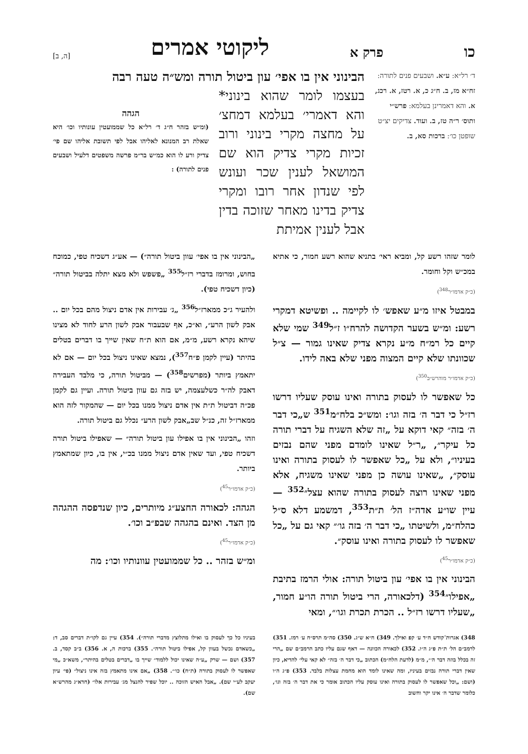כו פרק א ליקוטי אמרים [ה, ב]
ד׳ רל״א: ע״א. ושבעים פנים לתורה: זח״א מז, ב. ח״ג כ, א. רטז, א. רכג, א. והא דאמרינן בעלמא: פרש״י ותוס׳ ר״ה טז, ב. ועוד. צדיקים יצ״ט שופטן כו׳: ברכות סא, ב.
הבינוני אין בו אפי׳ עון ביטול תורה ומש״ה טעה רבה
בעצמו לומר שהוא בינוני* והא דאמרי׳ בעלמא דמחצ׳ על מחצה מקרי בינוני ורוב זכיות מקרי צדיק הוא שם המושאל לענין שכר ועונש לפי שנדון אחר רובו ומקרי צדיק בדינו מאחר שזוכה בדין אבל לענין אמיתת
הגהה
(ומ״ש בזהר ח״ג ד׳ רל״א כל שממועטין עונותיו וכו׳ היא שאלת רב המנונא לאליהו אבל לפי תשובת אליהו שם פי׳ צדיק ורע לו הוא כמ״ש בר״מ פרשה משפטים דלעיל ושבעים פנים לתורה) :
לומר שזהו רשע קל, ומביא ראי׳ בתניא שהוא רשע חמור, כי אתיא במכ״ש וקל וחומר.
(כ״ק אדמו״ר<sup>348</sup>)
במבטל איזו מ״ע שאפש׳ לו לקיימה .. ופשיטא דמקרי רשע: ומ״ש בשער הקדושה להרח״ו ז״ל<sup>349</sup> שמי שלא קיים כל רמ״ח מ״ע נקרא צדיק שאינו גמור — צ״ל שכוונתו שלא קיים המצוה מפני שלא באה לידו.
(כ״ק אדמו״ר מוהרש״ב<sup>350</sup>)
כל שאפשר לו לעסוק בתורה ואינו עוסק שעליו דרשו רז״ל כי דבר ה׳ בזה וגו׳: ומש״כ בלח״מ<sup>351</sup> ש„כי דבר ה׳ בזה״ קאי דוקא על „זה שלא השגיח על דברי תורה כל עיקר״, „ר״ל שאינו לומדם מפני שהם נבזים בעיניו״, ולא על „כל שאפשר לו לעסוק בתורה ואינו עוסק״, „שאינו עושה כן מפני שאינו משגיח, אלא מפני שאינו רוצה לעסוק בתורה שהוא עצל״<sup>352</sup> — עיין שו״ע אדה״ז הל׳ ת״ת<sup>353</sup>, דמשמע דלא ס״ל כהלח״מ, ולשיטתו „כי דבר ה׳ בזה גו׳״ קאי גם על „כל שאפשר לו לעסוק בתורה ואינו עוסק״.
(כ״ק אדמו״ר<sup>45</sup>)
הבינוני אין בו אפי׳ עון ביטול תורה: אולי הרמז בתיבת „אפילו״<sup>354</sup> (דלכאורה, הרי ביטול תורה הו״ע חמור, „שעליו דרשו רז״ל .. הכרת תכרת וגו׳״, ומאי
„הבינוני אין בו אפי׳ עוון ביטול תורה״) — אע״ג דשכיח טפי, כמוכח בחוש, ומרומז בדברי רז״ל<sup>355</sup> „פשפש ולא מצא יתלה בביטול תורה״ (כיון דשכיח טפי).
ולהעיר ג״כ ממארז״ל<sup>356</sup> „ג׳ עבירות אין אדם ניצול מהם בכל יום .. אבק לשון הרע״, וא״כ, אף שבעבור אבק לשון הרע לחוד לא מצינו שיהא נקרא רשע, מ״מ, אם הוא ת״ח שאין שייך בו דברים בטלים בהיתר (עיין לקמן פ״ח<sup>357</sup>), נמצא שאינו ניצול בכל יום — אם לא יתאמץ ביותר (מפרשים<sup>358</sup>) — מביטול תורה, כי מלבד העבירה דאבק לה״ר כשלעצמה, יש בזה גם עוון ביטול תורה. ועיין גם לקמן פכ״ה דביטול ת״ת אין אדם ניצול ממנו בכל יום — שהמקור לזה הוא ממארז״ל זה, כנ״ל שב„אבק לשון הרע״ נכלל גם ביטול תורה.
וזהו „הבינוני אין בו אפילו עון ביטול תורה״ — שאפילו ביטול תורה דשכיח טפי, ועד שאין אדם ניצול ממנו בכ״י, אין בו, כיון שמתאמץ ביותר.
(כ״ק אדמו״ר<sup>45</sup>)
הגהה: לכאורה החצע״ג מיותרים, כיון שנדפסה ההגהה מן הצד. ואינם בהגהה שבפ״ב וכו׳.
(כ״ק אדמו״ר<sup>45</sup>)
ומ״ש בזהר .. כל שממועטין עוונותיו וכו׳: מה
348) אגרות־קודש ח״ד ע׳ קפ ואילך. 349) ח״א ש״ג. 350) סה״מ תרס״ח ע׳ רמז. 351) לרמב״ם הל׳ ת״ת פ״ג ה״ו. 352) לכאורה הכוונה — דאף שגם עליו כתב הרמב״ם שם „הרי זה בכלל בוזה דבר ה׳״, מ״מ (לדעת הלח״מ) הכתוב „כי דבר ה׳ בזה״ לא קאי עלי׳ להדיא, כיון שאין דברי תורה נבזים בעיניו, ומה שאינו לומד הוא מחמת עצלות בלבד. 353) פ״ג ה״ו (ושם: „וכל שאפשר לו לעסוק בתורה ואינו עוסק עליו הכתוב אומר כי את דבר ה׳ בזה וגו׳, כלומר שדבר ה׳ אינו יקר וחשוב
בעיניו כל כך לעסוק בו ואילו מתלוצץ מדברי תורה״). 354) עיין גם לקו״ת דברים סב, ד: „כשאדם נכשל בעוון קל, אפילו ביטול תורה״. 355) ברכות ה, א. 356) ב״ב קסד, ב. 357) ושם — שרק „ע״ה שאינו יכול ללמוד״ שייך בו „דברים בטלים בהיתר״, משא״כ „מי שאפשר לו לעסוק בתורה (ת״ח) כו׳״. 358) „אם אינו מתאמץ בזה אינו ניצול״ (פי׳ עיון יעקב לע״י שם). „אבל האיש הזוכה .. יוכל שפיר להנצל מג׳ עבירות אלו״ (חדא״ג מהרש״א שם).